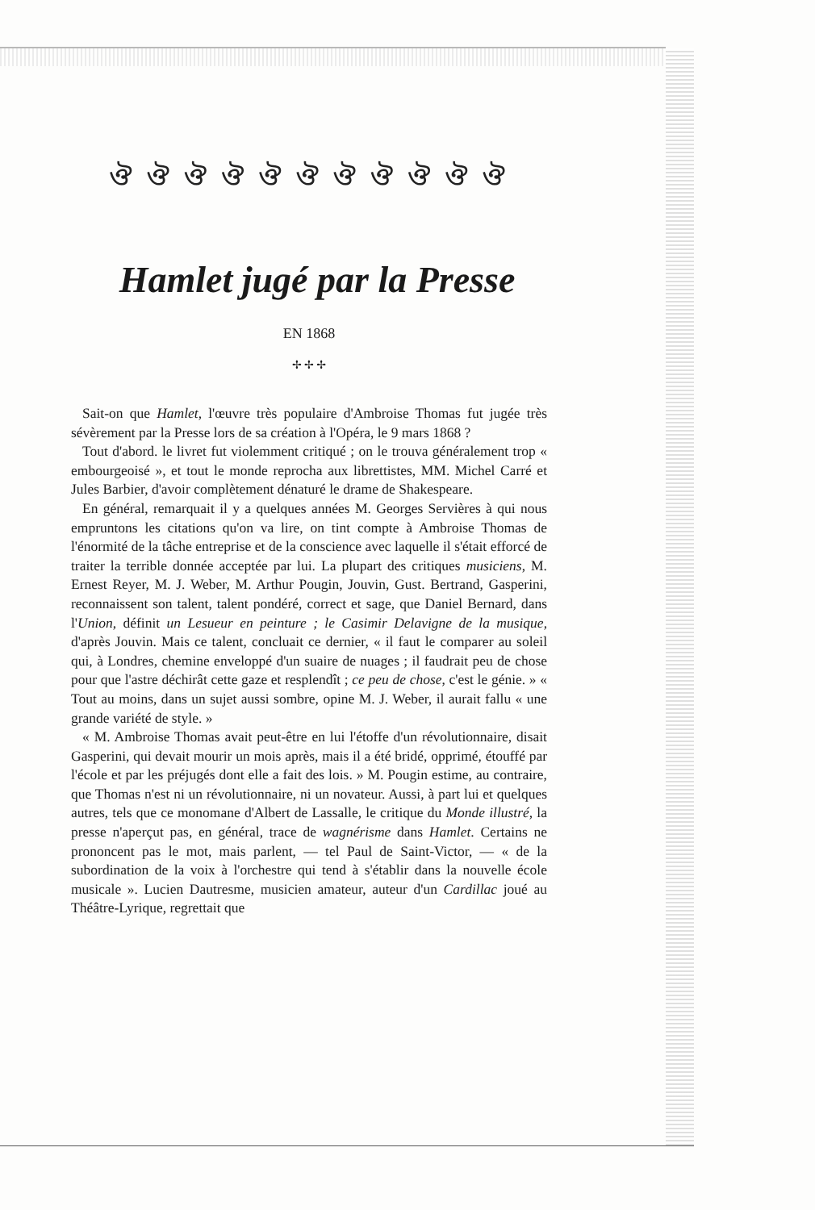ঔ ঔ ঔ ঔ ঔ ঔ ঔ ঔ ঔ ঔ ঔ
Hamlet jugé par la Presse
EN 1868
✢ ✢ ✢
Sait-on que Hamlet, l'œuvre très populaire d'Ambroise Thomas fut jugée très sévèrement par la Presse lors de sa création à l'Opéra, le 9 mars 1868 ?
Tout d'abord. le livret fut violemment critiqué ; on le trouva généralement trop « embourgeoisé », et tout le monde reprocha aux librettistes, MM. Michel Carré et Jules Barbier, d'avoir complètement dénaturé le drame de Shakespeare.
En général, remarquait il y a quelques années M. Georges Servières à qui nous empruntons les citations qu'on va lire, on tint compte à Ambroise Thomas de l'énormité de la tâche entreprise et de la conscience avec laquelle il s'était efforcé de traiter la terrible donnée acceptée par lui. La plupart des critiques musiciens, M. Ernest Reyer, M. J. Weber, M. Arthur Pougin, Jouvin, Gust. Bertrand, Gasperini, reconnaissent son talent, talent pondéré, correct et sage, que Daniel Bernard, dans l'Union, définit un Lesueur en peinture ; le Casimir Delavigne de la musique, d'après Jouvin. Mais ce talent, concluait ce dernier, « il faut le comparer au soleil qui, à Londres, chemine enveloppé d'un suaire de nuages ; il faudrait peu de chose pour que l'astre déchirât cette gaze et resplendît ; ce peu de chose, c'est le génie. » « Tout au moins, dans un sujet aussi sombre, opine M. J. Weber, il aurait fallu « une grande variété de style. »
« M. Ambroise Thomas avait peut-être en lui l'étoffe d'un révolutionnaire, disait Gasperini, qui devait mourir un mois après, mais il a été bridé, opprimé, étouffé par l'école et par les préjugés dont elle a fait des lois. » M. Pougin estime, au contraire, que Thomas n'est ni un révolutionnaire, ni un novateur. Aussi, à part lui et quelques autres, tels que ce monomane d'Albert de Lassalle, le critique du Monde illustré, la presse n'aperçut pas, en général, trace de wagnérisme dans Hamlet. Certains ne prononcent pas le mot, mais parlent, — tel Paul de Saint-Victor, — « de la subordination de la voix à l'orchestre qui tend à s'établir dans la nouvelle école musicale ». Lucien Dautresme, musicien amateur, auteur d'un Cardillac joué au Théâtre-Lyrique, regrettait que